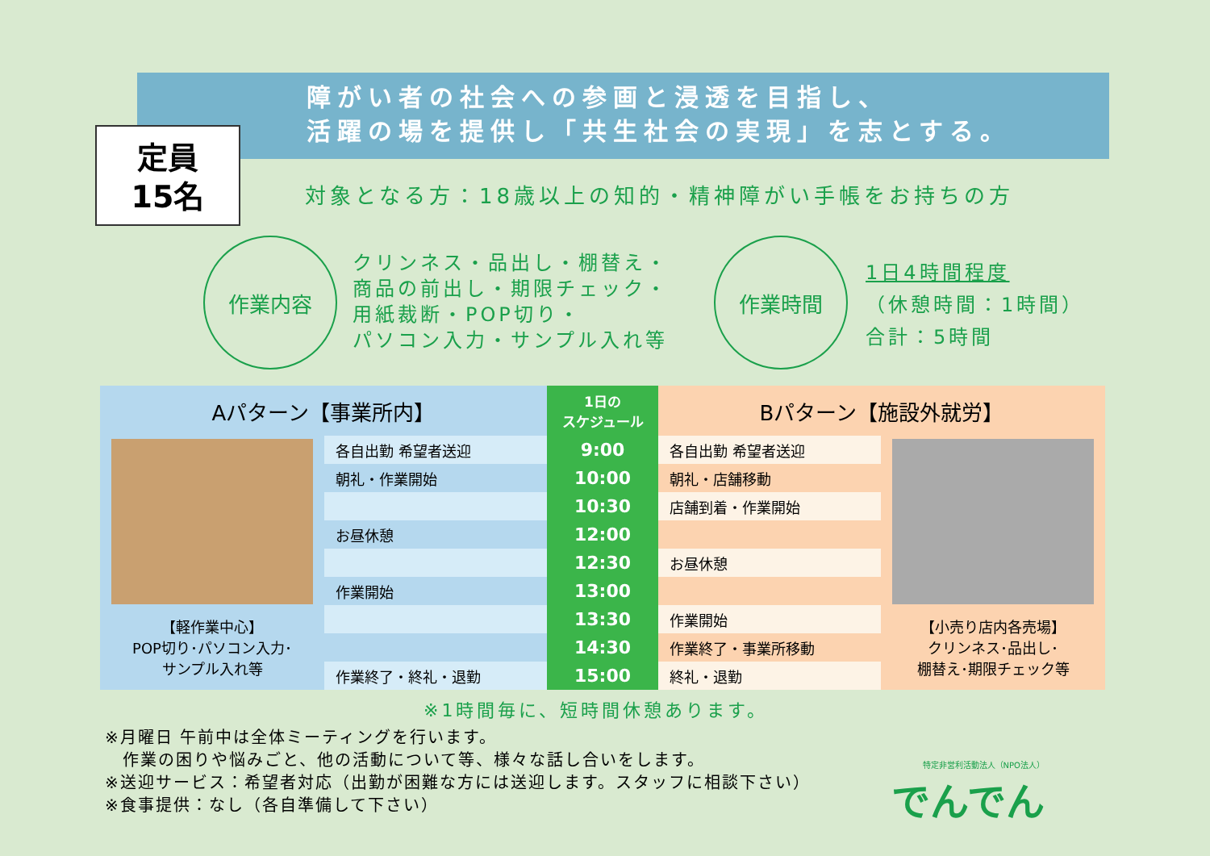障がい者の社会への参画と浸透を目指し、
活躍の場を提供し「共生社会の実現」を志とする。
定員
15名
対象となる方：18歳以上の知的・精神障がい手帳をお持ちの方
作業内容
クリンネス・品出し・棚替え・
商品の前出し・期限チェック・
用紙裁断・POP切り・
パソコン入力・サンプル入れ等
作業時間
1日4時間程度
（休憩時間：1時間）
合計：5時間
| Aパターン【事業所内】 | | 1日の スケジュール | Bパターン【施設外就労】 | |
| --- | --- | --- | --- | --- |
| 【軽作業中心】 POP切り･パソコン入力･ サンプル入れ等 | 各自出勤 希望者送迎 | 9:00 | 各自出勤 希望者送迎 | 【小売り店内各売場】 クリンネス･品出し･ 棚替え･期限チェック等 |
| | 朝礼・作業開始 | 10:00 | 朝礼・店舗移動 | |
| | | 10:30 | 店舗到着・作業開始 | |
| | お昼休憩 | 12:00 | | |
| | | 12:30 | お昼休憩 | |
| | 作業開始 | 13:00 | | |
| | | 13:30 | 作業開始 | |
| | | 14:30 | 作業終了・事業所移動 | |
| | 作業終了・終礼・退勤 | 15:00 | 終礼・退勤 | |
※1時間毎に、短時間休憩あります。
※月曜日 午前中は全体ミーティングを行います。
　作業の困りや悩みごと、他の活動について等、様々な話し合いをします。
※送迎サービス：希望者対応（出勤が困難な方には送迎します。スタッフに相談下さい）
※食事提供：なし（各自準備して下さい）
特定非営利活動法人（NPO法人）
でんでん